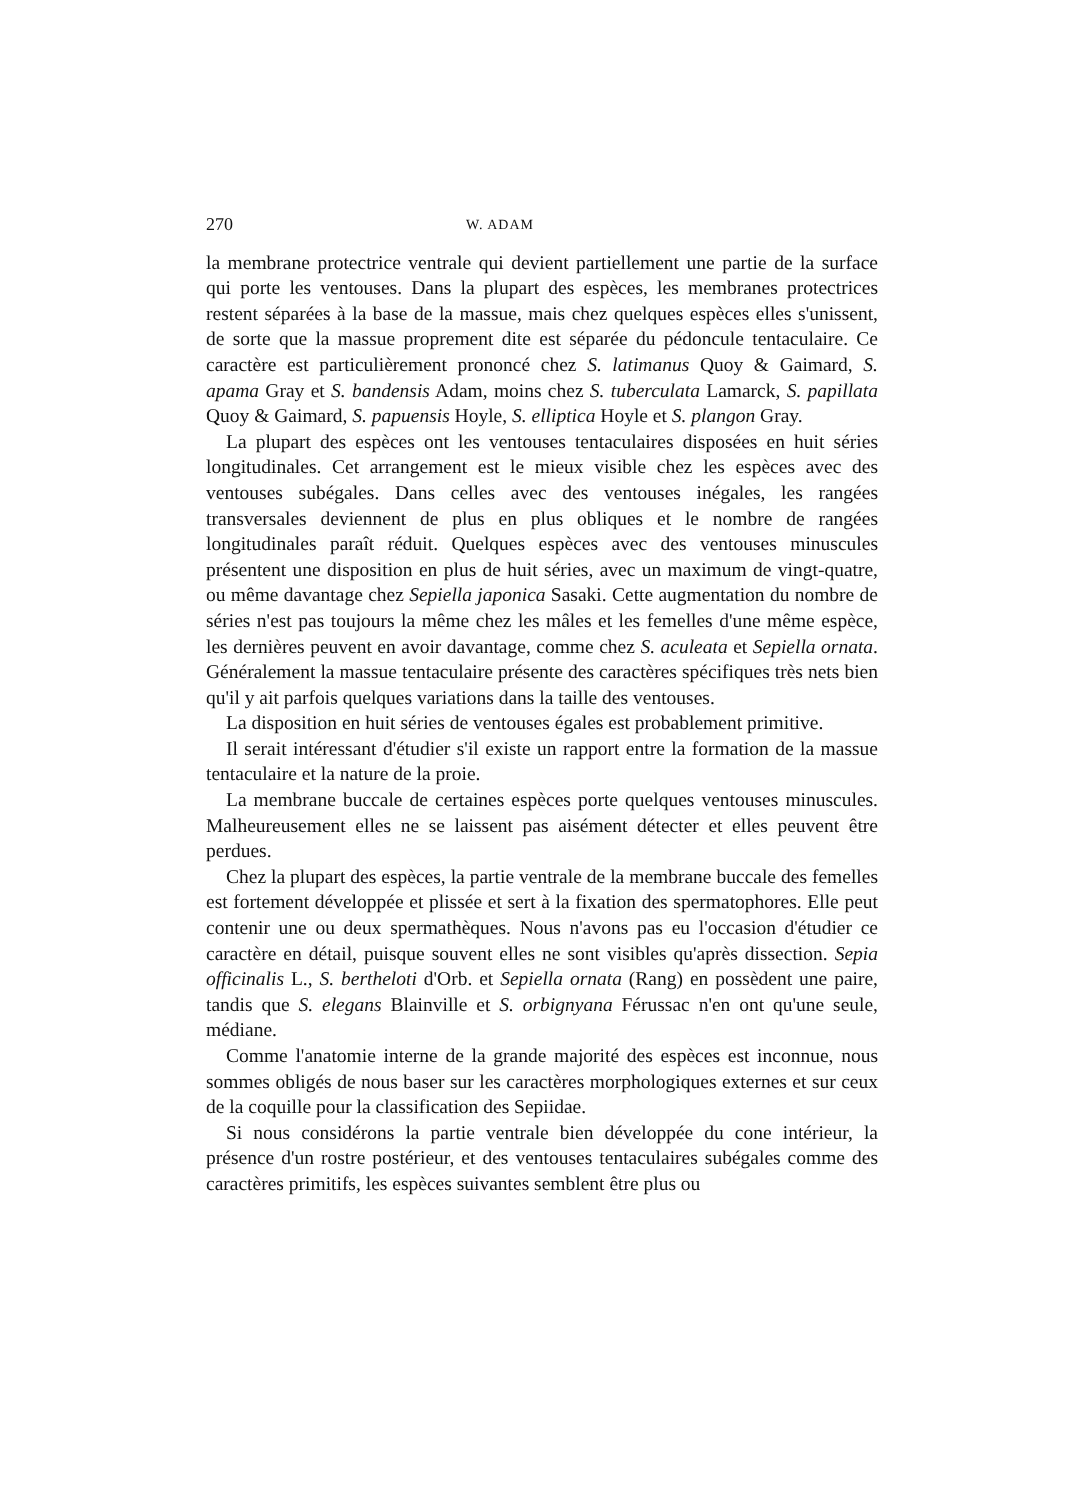270 W. ADAM
la membrane protectrice ventrale qui devient partiellement une partie de la surface qui porte les ventouses. Dans la plupart des espèces, les membranes protectrices restent séparées à la base de la massue, mais chez quelques espèces elles s'unissent, de sorte que la massue proprement dite est séparée du pédoncule tentaculaire. Ce caractère est particulièrement prononcé chez S. latimanus Quoy & Gaimard, S. apama Gray et S. bandensis Adam, moins chez S. tuberculata Lamarck, S. papillata Quoy & Gaimard, S. papuensis Hoyle, S. elliptica Hoyle et S. plangon Gray.
La plupart des espèces ont les ventouses tentaculaires disposées en huit séries longitudinales. Cet arrangement est le mieux visible chez les espèces avec des ventouses subégales. Dans celles avec des ventouses inégales, les rangées transversales deviennent de plus en plus obliques et le nombre de rangées longitudinales paraît réduit. Quelques espèces avec des ventouses minuscules présentent une disposition en plus de huit séries, avec un maximum de vingt-quatre, ou même davantage chez Sepiella japonica Sasaki. Cette augmentation du nombre de séries n'est pas toujours la même chez les mâles et les femelles d'une même espèce, les dernières peuvent en avoir davantage, comme chez S. aculeata et Sepiella ornata. Généralement la massue tentaculaire présente des caractères spécifiques très nets bien qu'il y ait parfois quelques variations dans la taille des ventouses.
La disposition en huit séries de ventouses égales est probablement primitive.
Il serait intéressant d'étudier s'il existe un rapport entre la formation de la massue tentaculaire et la nature de la proie.
La membrane buccale de certaines espèces porte quelques ventouses minuscules. Malheureusement elles ne se laissent pas aisément détecter et elles peuvent être perdues.
Chez la plupart des espèces, la partie ventrale de la membrane buccale des femelles est fortement développée et plissée et sert à la fixation des spermatophores. Elle peut contenir une ou deux spermathèques. Nous n'avons pas eu l'occasion d'étudier ce caractère en détail, puisque souvent elles ne sont visibles qu'après dissection. Sepia officinalis L., S. bertheloti d'Orb. et Sepiella ornata (Rang) en possèdent une paire, tandis que S. elegans Blainville et S. orbignyana Férussac n'en ont qu'une seule, médiane.
Comme l'anatomie interne de la grande majorité des espèces est inconnue, nous sommes obligés de nous baser sur les caractères morphologiques externes et sur ceux de la coquille pour la classification des Sepiidae.
Si nous considérons la partie ventrale bien développée du cone intérieur, la présence d'un rostre postérieur, et des ventouses tentaculaires subégales comme des caractères primitifs, les espèces suivantes semblent être plus ou